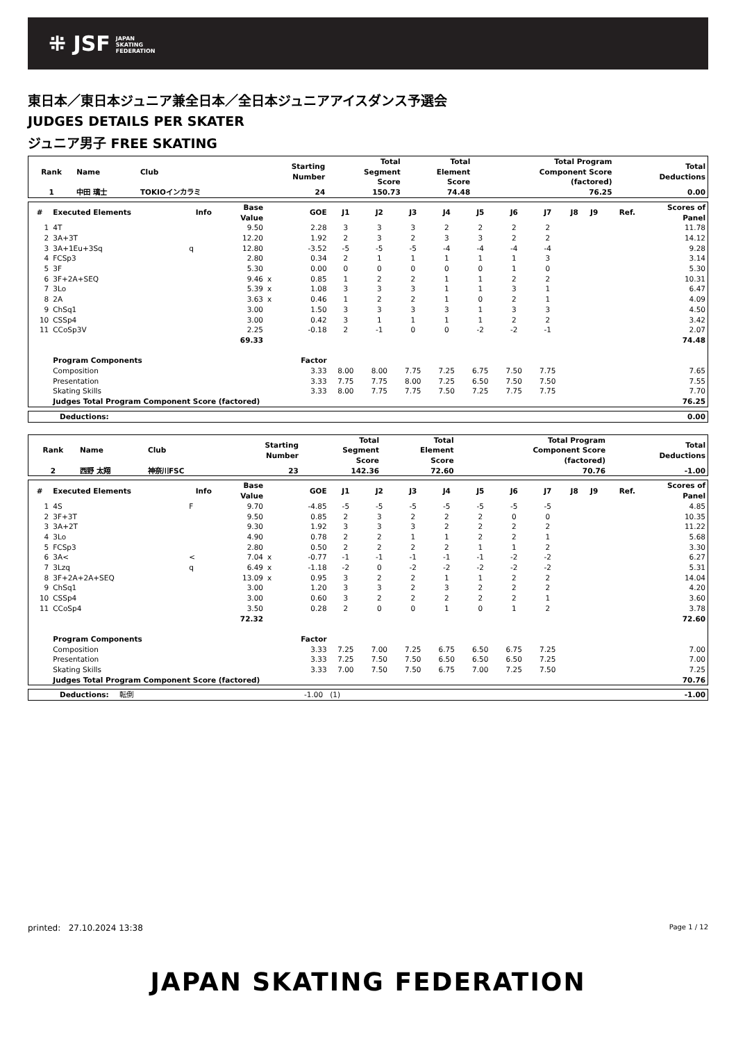⁜ JSF JAPAN
SKATING
FEDERATION
東日本／東日本ジュニア兼全日本／全日本ジュニアアイスダンス予選会
JUDGES DETAILS PER SKATER
ジュニア男子 FREE SKATING
| Rank | Name | Club | Starting Number | Total Segment Score | Total Element Score | Total Program Component Score (factored) | Total Deductions |
| --- | --- | --- | --- | --- | --- | --- | --- |
| 1 | 中田 璃士 | TOKIOインカラミ | 24 | 150.73 | 74.48 | 76.25 | 0.00 |
| # | Executed Elements | Info | Base Value | | GOE | J1 | J2 | J3 | J4 | J5 | J6 | J7 | J8 | J9 | Ref. | Scores of Panel |
| --- | --- | --- | --- | --- | --- | --- | --- | --- | --- | --- | --- | --- | --- | --- | --- | --- |
| 1 | 4T | | 9.50 | | 2.28 | 3 | 3 | 3 | 2 | 2 | 2 | 2 | | | | 11.78 |
| 2 | 3A+3T | | 12.20 | | 1.92 | 2 | 3 | 2 | 3 | 3 | 2 | 2 | | | | 14.12 |
| 3 | 3A+1Eu+3Sq | q | 12.80 | | -3.52 | -5 | -5 | -5 | -4 | -4 | -4 | -4 | | | | 9.28 |
| 4 | FCSp3 | | 2.80 | | 0.34 | 2 | 1 | 1 | 1 | 1 | 1 | 3 | | | | 3.14 |
| 5 | 3F | | 5.30 | | 0.00 | 0 | 0 | 0 | 0 | 0 | 1 | 0 | | | | 5.30 |
| 6 | 3F+2A+SEQ | | 9.46 | x | 0.85 | 1 | 2 | 2 | 1 | 1 | 2 | 2 | | | | 10.31 |
| 7 | 3Lo | | 5.39 | x | 1.08 | 3 | 3 | 3 | 1 | 1 | 3 | 1 | | | | 6.47 |
| 8 | 2A | | 3.63 | x | 0.46 | 1 | 2 | 2 | 1 | 0 | 2 | 1 | | | | 4.09 |
| 9 | ChSq1 | | 3.00 | | 1.50 | 3 | 3 | 3 | 3 | 1 | 3 | 3 | | | | 4.50 |
| 10 | CSSp4 | | 3.00 | | 0.42 | 3 | 1 | 1 | 1 | 1 | 2 | 2 | | | | 3.42 |
| 11 | CCoSp3V | | 2.25 | | -0.18 | 2 | -1 | 0 | 0 | -2 | -2 | -1 | | | | 2.07 |
| | | | 69.33 | | | | | | | | | | | | | 74.48 |
| | Program Components | | | | Factor | | | | | | | | | | | |
| | Composition | | | | 3.33 | 8.00 | 8.00 | 7.75 | 7.25 | 6.75 | 7.50 | 7.75 | | | | 7.65 |
| | Presentation | | | | 3.33 | 7.75 | 7.75 | 8.00 | 7.25 | 6.50 | 7.50 | 7.50 | | | | 7.55 |
| | Skating Skills | | | | 3.33 | 8.00 | 7.75 | 7.75 | 7.50 | 7.25 | 7.75 | 7.75 | | | | 7.70 |
| | Judges Total Program Component Score (factored) | | | | | | | | | | | | | | | 76.25 |
| Deductions: | 0.00 |
| Rank | Name | Club | Starting Number | Total Segment Score | Total Element Score | Total Program Component Score (factored) | Total Deductions |
| --- | --- | --- | --- | --- | --- | --- | --- |
| 2 | 西野 太翔 | 神奈川FSC | 23 | 142.36 | 72.60 | 70.76 | -1.00 |
| # | Executed Elements | Info | Base Value | | GOE | J1 | J2 | J3 | J4 | J5 | J6 | J7 | J8 | J9 | Ref. | Scores of Panel |
| --- | --- | --- | --- | --- | --- | --- | --- | --- | --- | --- | --- | --- | --- | --- | --- | --- |
| 1 | 4S | F | 9.70 | | -4.85 | -5 | -5 | -5 | -5 | -5 | -5 | -5 | | | | 4.85 |
| 2 | 3F+3T | | 9.50 | | 0.85 | 2 | 3 | 2 | 2 | 2 | 0 | 0 | | | | 10.35 |
| 3 | 3A+2T | | 9.30 | | 1.92 | 3 | 3 | 3 | 2 | 2 | 2 | 2 | | | | 11.22 |
| 4 | 3Lo | | 4.90 | | 0.78 | 2 | 2 | 1 | 1 | 2 | 2 | 1 | | | | 5.68 |
| 5 | FCSp3 | | 2.80 | | 0.50 | 2 | 2 | 2 | 2 | 1 | 1 | 2 | | | | 3.30 |
| 6 | 3A< | < | 7.04 | x | -0.77 | -1 | -1 | -1 | -1 | -1 | -2 | -2 | | | | 6.27 |
| 7 | 3Lzq | q | 6.49 | x | -1.18 | -2 | 0 | -2 | -2 | -2 | -2 | -2 | | | | 5.31 |
| 8 | 3F+2A+2A+SEQ | | 13.09 | x | 0.95 | 3 | 2 | 2 | 1 | 1 | 2 | 2 | | | | 14.04 |
| 9 | ChSq1 | | 3.00 | | 1.20 | 3 | 3 | 2 | 3 | 2 | 2 | 2 | | | | 4.20 |
| 10 | CSSp4 | | 3.00 | | 0.60 | 3 | 2 | 2 | 2 | 2 | 2 | 1 | | | | 3.60 |
| 11 | CCoSp4 | | 3.50 | | 0.28 | 2 | 0 | 0 | 1 | 0 | 1 | 2 | | | | 3.78 |
| | | | 72.32 | | | | | | | | | | | | | 72.60 |
| | Program Components | | | | Factor | | | | | | | | | | | |
| | Composition | | | | 3.33 | 7.25 | 7.00 | 7.25 | 6.75 | 6.50 | 6.75 | 7.25 | | | | 7.00 |
| | Presentation | | | | 3.33 | 7.25 | 7.50 | 7.50 | 6.50 | 6.50 | 6.50 | 7.25 | | | | 7.00 |
| | Skating Skills | | | | 3.33 | 7.00 | 7.50 | 7.50 | 6.75 | 7.00 | 7.25 | 7.50 | | | | 7.25 |
| | Judges Total Program Component Score (factored) | | | | | | | | | | | | | | | 70.76 |
| Deductions: | 転倒 | -1.00 (1) | -1.00 |
printed: 27.10.2024 13:38 Page 1 / 12
JAPAN SKATING FEDERATION